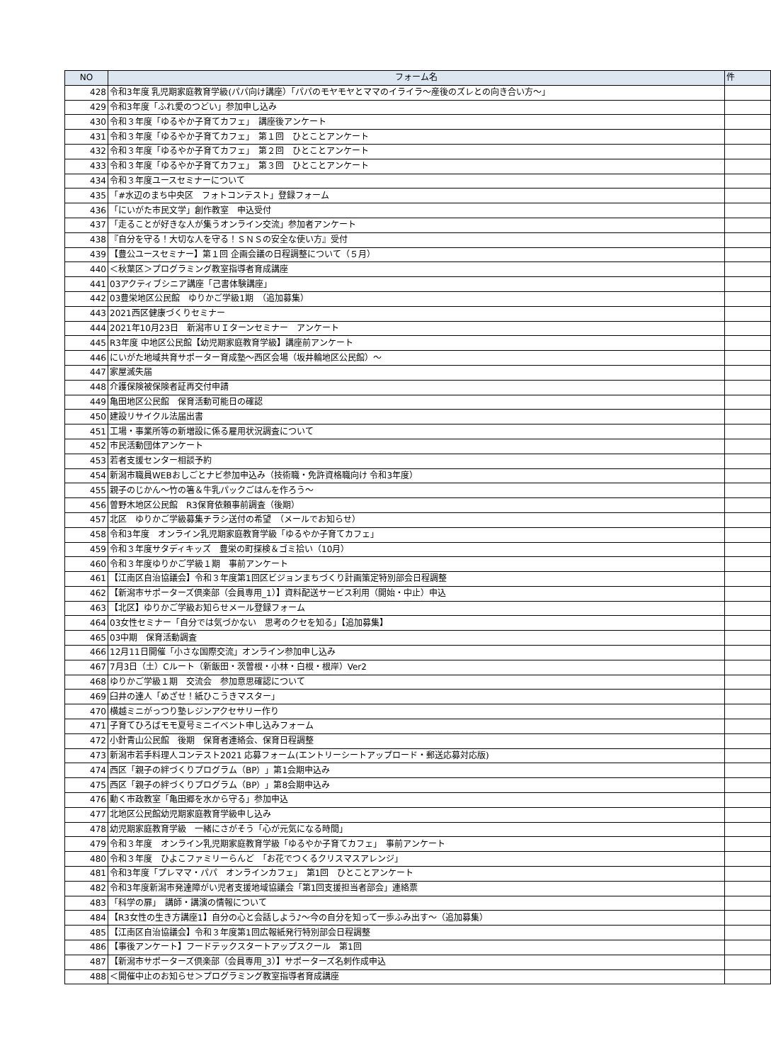| NO | フォーム名 | 件 |
| --- | --- | --- |
| 428 | 令和3年度 乳児期家庭教育学級(パパ向け講座）「パパのモヤモヤとママのイライラ〜産後のズレとの向き合い方〜」 | |
| 429 | 令和3年度「ふれ愛のつどい」参加申し込み | |
| 430 | 令和３年度「ゆるやか子育てカフェ」 講座後アンケート | |
| 431 | 令和３年度「ゆるやか子育てカフェ」 第１回 ひとことアンケート | |
| 432 | 令和３年度「ゆるやか子育てカフェ」 第２回 ひとことアンケート | |
| 433 | 令和３年度「ゆるやか子育てカフェ」 第３回 ひとことアンケート | |
| 434 | 令和３年度ユースセミナーについて | |
| 435 | 「#水辺のまち中央区 フォトコンテスト」登録フォーム | |
| 436 | 「にいがた市民文学」創作教室 申込受付 | |
| 437 | 「走ることが好きな人が集うオンライン交流」参加者アンケート | |
| 438 | 『自分を守る！大切な人を守る！ＳＮＳの安全な使い方』受付 | |
| 439 | 【豊公ユースセミナー】第１回 企画会議の日程調整について（５月） | |
| 440 | ＜秋葉区＞プログラミング教室指導者育成講座 | |
| 441 | 03アクティブシニア講座「己書体験講座」 | |
| 442 | 03豊栄地区公民館 ゆりかご学級1期 （追加募集） | |
| 443 | 2021西区健康づくりセミナー | |
| 444 | 2021年10月23日 新潟市ＵＩターンセミナー アンケート | |
| 445 | R3年度 中地区公民館【幼児期家庭教育学級】講座前アンケート | |
| 446 | にいがた地域共育サポーター育成塾〜西区会場（坂井輪地区公民館）〜 | |
| 447 | 家屋滅失届 | |
| 448 | 介護保険被保険者証再交付申請 | |
| 449 | 亀田地区公民館 保育活動可能日の確認 | |
| 450 | 建設リサイクル法届出書 | |
| 451 | 工場・事業所等の新増設に係る雇用状況調査について | |
| 452 | 市民活動団体アンケート | |
| 453 | 若者支援センター相談予約 | |
| 454 | 新潟市職員WEBおしごとナビ参加申込み（技術職・免許資格職向け 令和3年度） | |
| 455 | 親子のじかん〜竹の箸＆牛乳パックごはんを作ろう〜 | |
| 456 | 曽野木地区公民館 R3保育依頼事前調査（後期） | |
| 457 | 北区 ゆりかご学級募集チラシ送付の希望 （メールでお知らせ） | |
| 458 | 令和3年度 オンライン乳児期家庭教育学級「ゆるやか子育てカフェ」 | |
| 459 | 令和３年度サタディキッズ 豊栄の町探検＆ゴミ拾い（10月） | |
| 460 | 令和３年度ゆりかご学級１期 事前アンケート | |
| 461 | 【江南区自治協議会】令和３年度第1回区ビジョンまちづくり計画策定特別部会日程調整 | |
| 462 | 【新潟市サポーターズ倶楽部（会員専用_1）】資料配送サービス利用（開始・中止）申込 | |
| 463 | 【北区】ゆりかご学級お知らせメール登録フォーム | |
| 464 | 03女性セミナー「自分では気づかない 思考のクセを知る」【追加募集】 | |
| 465 | 03中期 保育活動調査 | |
| 466 | 12月11日開催「小さな国際交流」オンライン参加申し込み | |
| 467 | 7月3日（土）Cルート（新飯田・茨曽根・小林・白根・根岸）Ver2 | |
| 468 | ゆりかご学級１期 交流会 参加意思確認について | |
| 469 | 臼井の達人「めざせ！紙ひこうきマスター」 | |
| 470 | 横越ミニがっつり塾レジンアクセサリー作り | |
| 471 | 子育てひろばモモ夏号ミニイベント申し込みフォーム | |
| 472 | 小針青山公民館 後期 保育者連絡会、保育日程調整 | |
| 473 | 新潟市若手料理人コンテスト2021 応募フォーム(エントリーシートアップロード・郵送応募対応版) | |
| 474 | 西区「親子の絆づくりプログラム（BP）」第1会期申込み | |
| 475 | 西区「親子の絆づくりプログラム（BP）」第8会期申込み | |
| 476 | 動く市政教室「亀田郷を水から守る」参加申込 | |
| 477 | 北地区公民館幼児期家庭教育学級申し込み | |
| 478 | 幼児期家庭教育学級 一緒にさがそう「心が元気になる時間」 | |
| 479 | 令和３年度 オンライン乳児期家庭教育学級「ゆるやか子育てカフェ」 事前アンケート | |
| 480 | 令和３年度 ひよこファミリーらんど 「お花でつくるクリスマスアレンジ」 | |
| 481 | 令和3年度「プレママ・パパ オンラインカフェ」 第1回 ひとことアンケート | |
| 482 | 令和3年度新潟市発達障がい児者支援地域協議会「第1回支援担当者部会」連絡票 | |
| 483 | 「科学の扉」 講師・講演の情報について | |
| 484 | 【R3女性の生き方講座1】自分の心と会話しよう♪〜今の自分を知って一歩ふみ出す〜（追加募集） | |
| 485 | 【江南区自治協議会】令和３年度第1回広報紙発行特別部会日程調整 | |
| 486 | 【事後アンケート】フードテックスタートアップスクール 第1回 | |
| 487 | 【新潟市サポーターズ倶楽部（会員専用_3）】サポーターズ名刺作成申込 | |
| 488 | ＜開催中止のお知らせ＞プログラミング教室指導者育成講座 | |